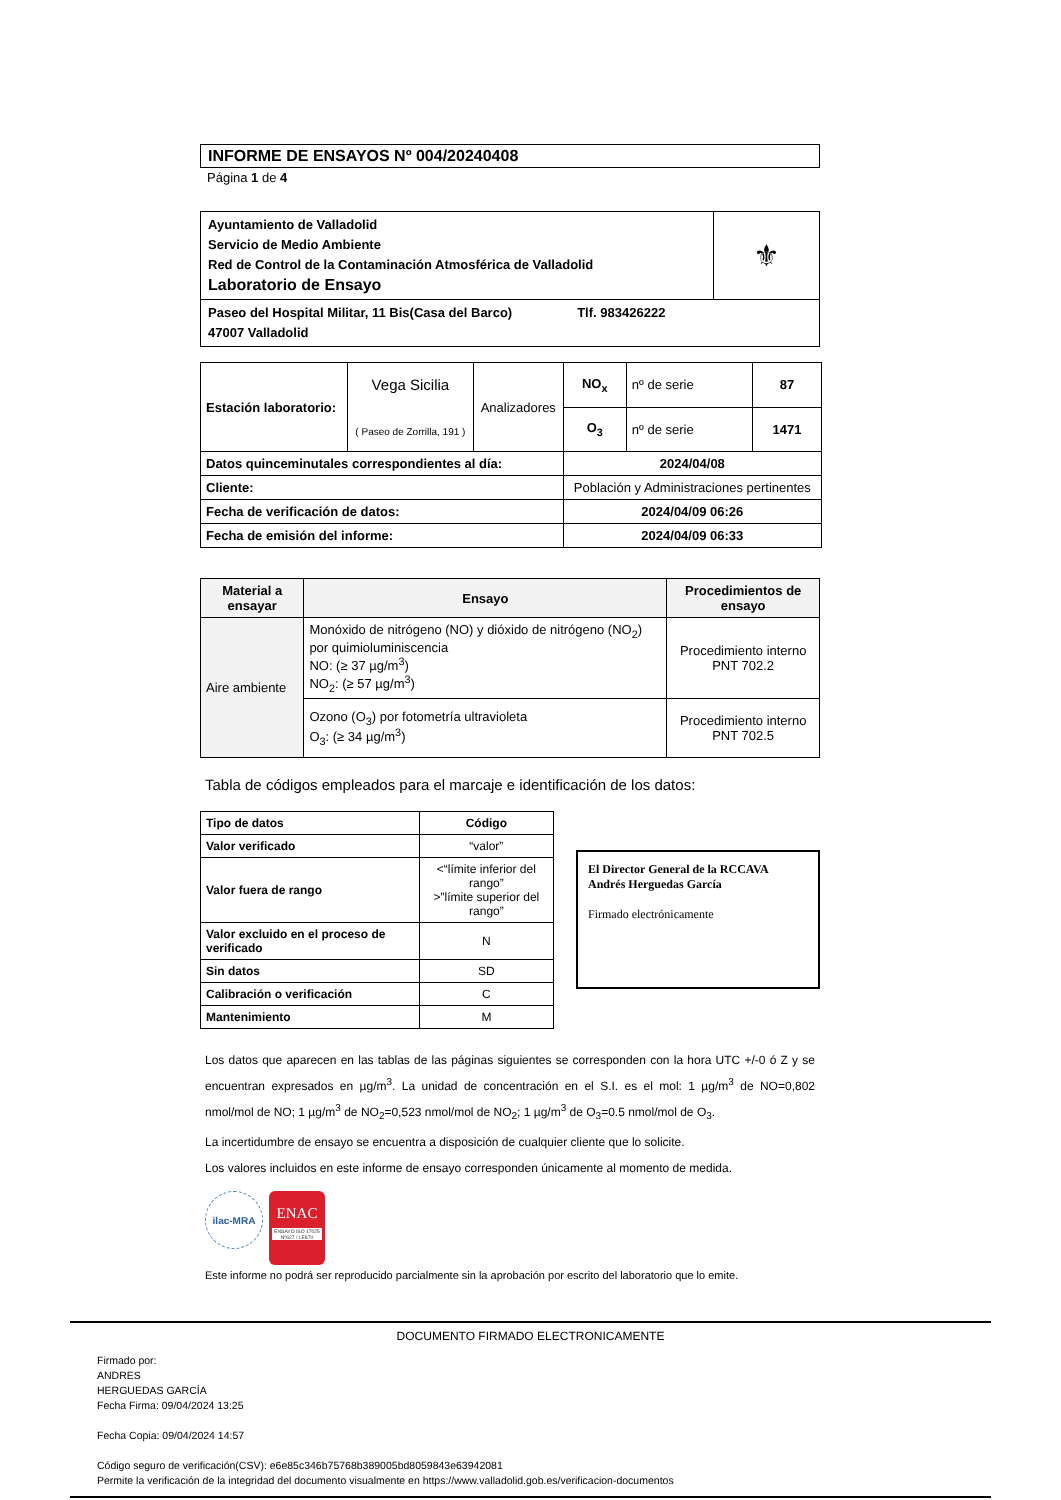INFORME DE ENSAYOS Nº 004/20240408
Página 1 de 4
| Ayuntamiento de Valladolid Servicio de Medio Ambiente Red de Control de la Contaminación Atmosférica de Valladolid Laboratorio de Ensayo | ⚜ |
| Paseo del Hospital Militar, 11 Bis(Casa del Barco) Tlf. 983426222 47007 Valladolid | |
| Estación laboratorio: | Vega Sicilia ( Paseo de Zorrilla, 191 ) | Analizadores | NO<sub>x</sub> | nº de serie | 87 |
| | | | O<sub>3</sub> | nº de serie | 1471 |
| Datos quinceminutales correspondientes al día: | | | 2024/04/08 | | |
| Cliente: | | | Población y Administraciones pertinentes | | |
| Fecha de verificación de datos: | | | 2024/04/09 06:26 | | |
| Fecha de emisión del informe: | | | 2024/04/09 06:33 | | |
| Material a ensayar | Ensayo | Procedimientos de ensayo |
| --- | --- | --- |
| Aire ambiente | Monóxido de nitrógeno (NO) y dióxido de nitrógeno (NO<sub>2</sub>) por quimioluminiscencia NO: (≥ 37 µg/m<sup>3</sup>) NO<sub>2</sub>: (≥ 57 µg/m<sup>3</sup>) | Procedimiento interno PNT 702.2 |
| | Ozono (O<sub>3</sub>) por fotometría ultravioleta O<sub>3</sub>: (≥ 34 µg/m<sup>3</sup>) | Procedimiento interno PNT 702.5 |
Tabla de códigos empleados para el marcaje e identificación de los datos:
| Tipo de datos | Código |
| --- | --- |
| Valor verificado | “valor” |
| Valor fuera de rango | <“límite inferior del rango” >”límite superior del rango” |
| Valor excluido en el proceso de verificado | N |
| Sin datos | SD |
| Calibración o verificación | C |
| Mantenimiento | M |
El Director General de la RCCAVA
Andrés Herguedas García
Firmado electrónicamente
Los datos que aparecen en las tablas de las páginas siguientes se corresponden con la hora UTC +/-0 ó Z y se encuentran expresados en µg/m<sup>3</sup>. La unidad de concentración en el S.I. es el mol: 1 µg/m<sup>3</sup> de NO=0,802 nmol/mol de NO; 1 µg/m<sup>3</sup> de NO<sub>2</sub>=0,523 nmol/mol de NO<sub>2</sub>; 1 µg/m<sup>3</sup> de O<sub>3</sub>=0.5 nmol/mol de O<sub>3</sub>.
La incertidumbre de ensayo se encuentra a disposición de cualquier cliente que lo solicite.
Los valores incluidos en este informe de ensayo corresponden únicamente al momento de medida.
ilac-MRA
ENAC
ENSAYO ISO 17025 Nº627 / LE870
Este informe no podrá ser reproducido parcialmente sin la aprobación por escrito del laboratorio que lo emite.
DOCUMENTO FIRMADO ELECTRONICAMENTE
Firmado por:
ANDRES
HERGUEDAS GARCÍA
Fecha Firma: 09/04/2024 13:25
Fecha Copia: 09/04/2024 14:57
Código seguro de verificación(CSV): e6e85c346b75768b389005bd8059843e63942081
Permite la verificación de la integridad del documento visualmente en https://www.valladolid.gob.es/verificacion-documentos